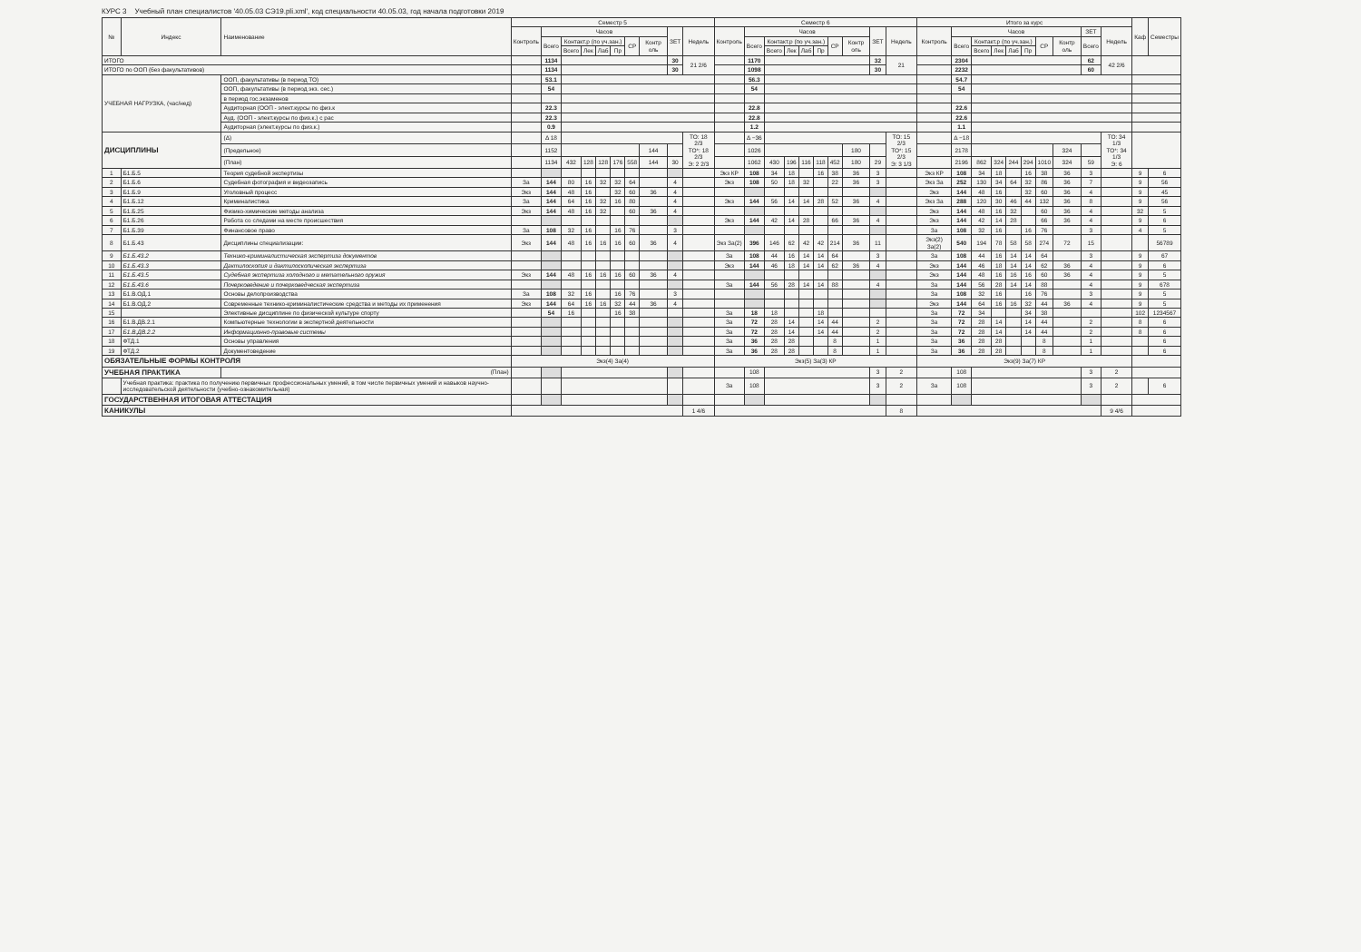КУРС 3 Учебный план специалистов '40.05.03 СЭ19.pli.xml', код специальности 40.05.03, год начала подготовки 2019
| № | Индекс | Наименование | Семестр 5 | | | | | | | | | | Семестр 6 | | | | | | | | | | Итого за курс | | | | | | | | | | Каф | Семестры |
| --- | --- | --- | --- | --- | --- | --- | --- | --- | --- | --- | --- | --- | --- | --- | --- | --- | --- | --- | --- | --- | --- | --- | --- | --- | --- | --- | --- | --- | --- | --- | --- | --- | --- | --- |
| | | | Контроль | Часов | | | | | | | ЗЕТ | Недель | Контроль | Часов | | | | | | | ЗЕТ | Недель | Контроль | Часов | | | | | | | ЗЕТ | Недель | | |
| | | | | Всего | Контакт.р (по уч.зан.) | | | | СР | Контр оль | | | | Всего | Контакт.р (по уч.зан.) | | | | СР | Контр оль | | | | Всего | Контакт.р (по уч.зан.) | | | | СР | Контр оль | Всего | | | |
| | | | | | Всего | Лек | Лаб | Пр | | | | | | | Всего | Лек | Лаб | Пр | | | | | | | Всего | Лек | Лаб | Пр | | | | | | |
| ИТОГО | | | | 1134 | | | | | | | 30 | 21 2/6 | | 1170 | | | | | | | 32 | 21 | | 2304 | | | | | | | 62 | 42 2/6 | | |
| ИТОГО по ООП (без факультативов) | | | | 1134 | | | | | | | 30 | | | 1098 | | | | | | | 30 | | | 2232 | | | | | | | 60 | | | |
| УЧЕБНАЯ НАГРУЗКА, (час/нед) | | ООП, факультативы (в период ТО) | | 53.1 | | | | | | | | | | 56.3 | | | | | | | | | | 54.7 | | | | | | | | | | |
| | | ООП, факультативы (в период экз. сес.) | | 54 | | | | | | | | | | 54 | | | | | | | | | | 54 | | | | | | | | | | |
| | | в период гос.экзаменов | | | | | | | | | | | | | | | | | | | | | | | | | | | | | | | | |
| | | Аудиторная (ООП - элект.курсы по физ.к | | 22.3 | | | | | | | | | | 22.8 | | | | | | | | | | 22.6 | | | | | | | | | | |
| | | Ауд. (ООП - элект.курсы по физ.к.) с рас | | 22.3 | | | | | | | | | | 22.8 | | | | | | | | | | 22.6 | | | | | | | | | | |
| | | Аудиторная (элект.курсы по физ.к.) | | 0.9 | | | | | | | | | | 1.2 | | | | | | | | | | 1.1 | | | | | | | | | | |
| ДИСЦИПЛИНЫ | | (Δ) | | Δ 18 | | | | | | | | ТО: 18 2/3 ТО*: 18 2/3 Э: 2 2/3 | | Δ −36 | | | | | | | | ТО: 15 2/3 ТО*: 15 2/3 Э: 3 1/3 | | Δ −18 | | | | | | | | ТО: 34 1/3 ТО*: 34 1/3 Э: 6 | | |
| | | (Предельное) | | 1152 | | | | | | 144 | | | | 1026 | | | | | | 180 | | | | 2178 | | | | | | 324 | | | | |
| | | (План) | | 1134 | 432 | 128 | 128 | 176 | 558 | 144 | 30 | | | 1062 | 430 | 196 | 116 | 118 | 452 | 180 | 29 | | | 2196 | 862 | 324 | 244 | 294 | 1010 | 324 | 59 | | | |
| 1 | Б1.Б.5 | Теория судебной экспертизы | | | | | | | | | | | Экз КР | 108 | 34 | 18 | | 16 | 38 | 36 | 3 | | Экз КР | 108 | 34 | 18 | | 16 | 38 | 36 | 3 | | 9 | 6 |
| 2 | Б1.Б.6 | Судебная фотография и видеозапись | За | 144 | 80 | 16 | 32 | 32 | 64 | | 4 | | Экз | 108 | 50 | 18 | 32 | | 22 | 36 | 3 | | Экз За | 252 | 130 | 34 | 64 | 32 | 86 | 36 | 7 | | 9 | 56 |
| 3 | Б1.Б.9 | Уголовный процесс | Экз | 144 | 48 | 16 | | 32 | 60 | 36 | 4 | | | | | | | | | | | | Экз | 144 | 48 | 16 | | 32 | 60 | 36 | 4 | | 9 | 45 |
| 4 | Б1.Б.12 | Криминалистика | За | 144 | 64 | 16 | 32 | 16 | 80 | | 4 | | Экз | 144 | 56 | 14 | 14 | 28 | 52 | 36 | 4 | | Экз За | 288 | 120 | 30 | 46 | 44 | 132 | 36 | 8 | | 9 | 56 |
| 5 | Б1.Б.25 | Физико-химические методы анализа | Экз | 144 | 48 | 16 | 32 | | 60 | 36 | 4 | | | | | | | | | | | | Экз | 144 | 48 | 16 | 32 | | 60 | 36 | 4 | | 32 | 5 |
| 6 | Б1.Б.26 | Работа со следами на месте происшествия | | | | | | | | | | | Экз | 144 | 42 | 14 | 28 | | 66 | 36 | 4 | | Экз | 144 | 42 | 14 | 28 | | 66 | 36 | 4 | | 9 | 6 |
| 7 | Б1.Б.39 | Финансовое право | За | 108 | 32 | 16 | | 16 | 76 | | 3 | | | | | | | | | | | | За | 108 | 32 | 16 | | 16 | 76 | | 3 | | 4 | 5 |
| 8 | Б1.Б.43 | Дисциплины специализации: | Экз | 144 | 48 | 16 | 16 | 16 | 60 | 36 | 4 | | Экз За(2) | 396 | 146 | 62 | 42 | 42 | 214 | 36 | 11 | | Экз(2) За(2) | 540 | 194 | 78 | 58 | 58 | 274 | 72 | 15 | | | 56789 |
| 9 | Б1.Б.43.2 | Технико-криминалистическая экспертиза документов | | | | | | | | | | | За | 108 | 44 | 16 | 14 | 14 | 64 | | 3 | | За | 108 | 44 | 16 | 14 | 14 | 64 | | 3 | | 9 | 67 |
| 10 | Б1.Б.43.3 | Дактилоскопия и дактилоскопическая экспертиза | | | | | | | | | | | Экз | 144 | 46 | 18 | 14 | 14 | 62 | 36 | 4 | | Экз | 144 | 46 | 18 | 14 | 14 | 62 | 36 | 4 | | 9 | 6 |
| 11 | Б1.Б.43.5 | Судебная экспертиза холодного и метательного оружия | Экз | 144 | 48 | 16 | 16 | 16 | 60 | 36 | 4 | | | | | | | | | | | | Экз | 144 | 48 | 16 | 16 | 16 | 60 | 36 | 4 | | 9 | 5 |
| 12 | Б1.Б.43.6 | Почерковедение и почерковедческая экспертиза | | | | | | | | | | | За | 144 | 56 | 28 | 14 | 14 | 88 | | 4 | | За | 144 | 56 | 28 | 14 | 14 | 88 | | 4 | | 9 | 678 |
| 13 | Б1.В.ОД.1 | Основы делопроизводства | За | 108 | 32 | 16 | | 16 | 76 | | 3 | | | | | | | | | | | | За | 108 | 32 | 16 | | 16 | 76 | | 3 | | 9 | 5 |
| 14 | Б1.В.ОД.2 | Современные технико-криминалистические средства и методы их применения | Экз | 144 | 64 | 16 | 16 | 32 | 44 | 36 | 4 | | | | | | | | | | | | Экз | 144 | 64 | 16 | 16 | 32 | 44 | 36 | 4 | | 9 | 5 |
| 15 | | Элективные дисциплине по физической культуре спорту | | 54 | 16 | | | 16 | 38 | | | | За | 18 | 18 | | | 18 | | | | | За | 72 | 34 | | | 34 | 38 | | | | 102 | 1234567 |
| 16 | Б1.В.ДВ.2.1 | Компьютерные технологии в экспертной деятельности | | | | | | | | | | | За | 72 | 28 | 14 | | 14 | 44 | | 2 | | За | 72 | 28 | 14 | | 14 | 44 | | 2 | | 8 | 6 |
| 17 | Б1.В.ДВ.2.2 | Информационно-правовые системы | | | | | | | | | | | За | 72 | 28 | 14 | | 14 | 44 | | 2 | | За | 72 | 28 | 14 | | 14 | 44 | | 2 | | 8 | 6 |
| 18 | ФТД.1 | Основы управления | | | | | | | | | | | За | 36 | 28 | 28 | | | 8 | | 1 | | За | 36 | 28 | 28 | | | 8 | | 1 | | | 6 |
| 19 | ФТД.2 | Документоведение | | | | | | | | | | | За | 36 | 28 | 28 | | | 8 | | 1 | | За | 36 | 28 | 28 | | | 8 | | 1 | | | 6 |
| ОБЯЗАТЕЛЬНЫЕ ФОРМЫ КОНТРОЛЯ | | | Экз(4) За(4) | | | | | | | | | | Экз(5) За(3) КР | | | | | | | | | | Экз(9) За(7) КР | | | | | | | | | | | |
| УЧЕБНАЯ ПРАКТИКА | | (План) | | | | | | | | | | | | 108 | | | | | | | 3 | 2 | | 108 | | | | | | | 3 | 2 | | |
| | Учебная практика: практика по получению первичных профессиональных умений, в том числе первичных умений и навыков научно-исследовательской деятельности (учебно-ознакомительная) | | | | | | | | | | | | За | 108 | | | | | | | 3 | 2 | За | 108 | | | | | | | 3 | 2 | | 6 |
| ГОСУДАРСТВЕННАЯ ИТОГОВАЯ АТТЕСТАЦИЯ | | | | | | | | | | | | | | | | | | | | | | | | | | | | | | | | | | |
| КАНИКУЛЫ | | | | | | | | | | | | 1 4/6 | | | | | | | | | | 8 | | | | | | | | | | 9 4/6 | | |